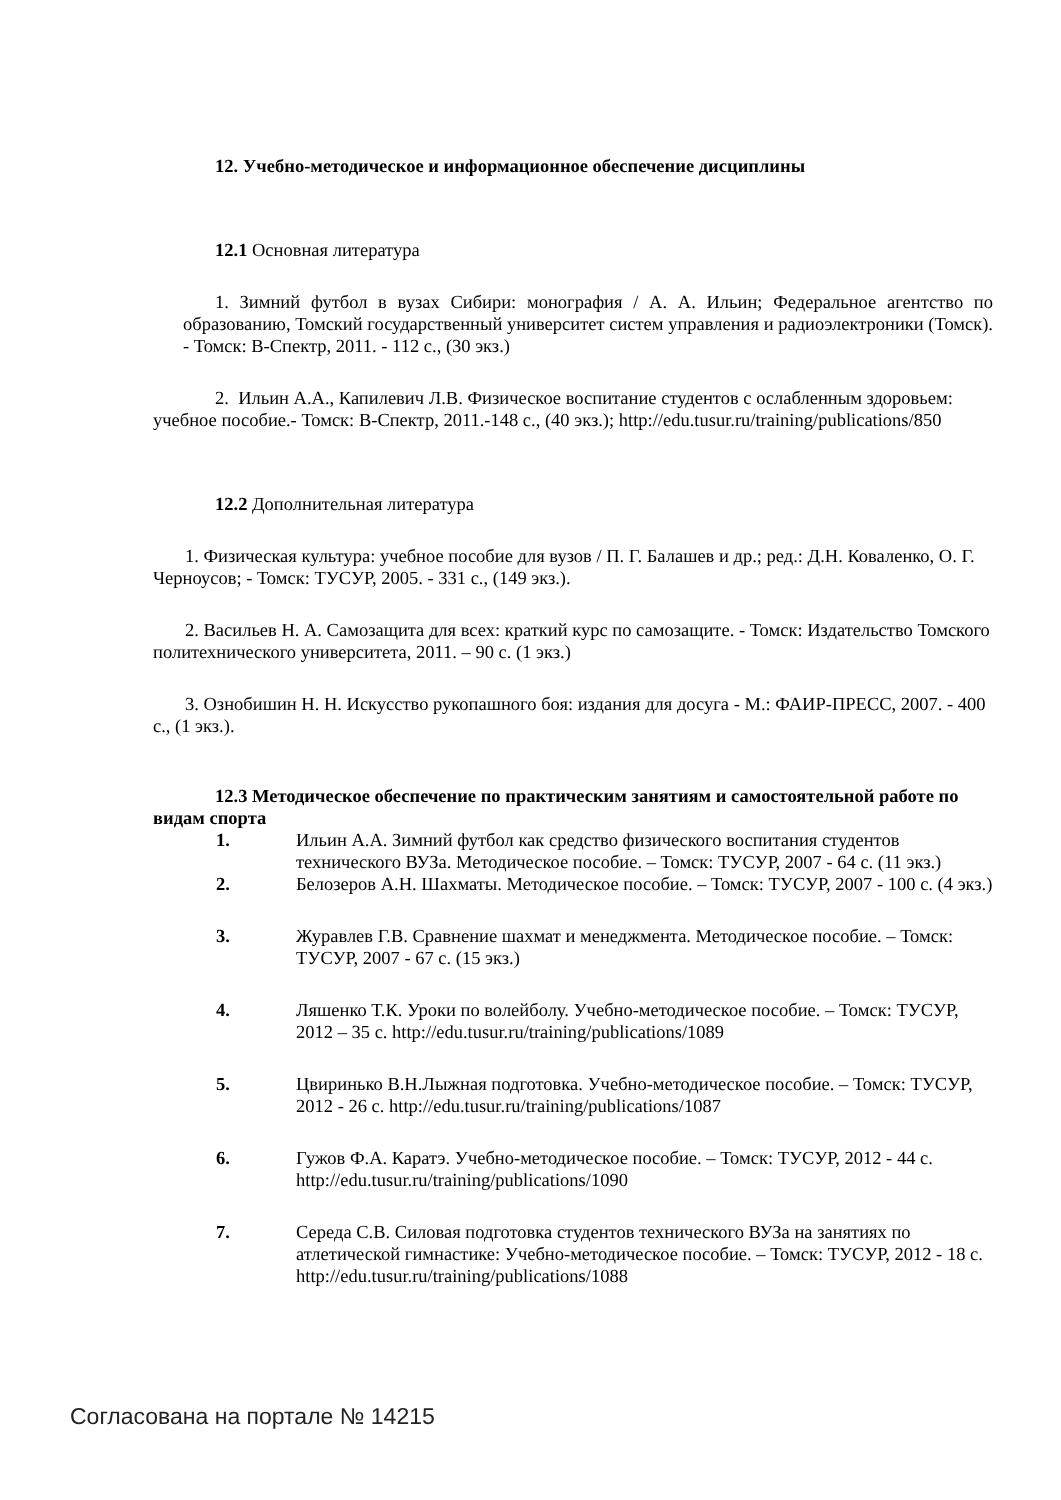12. Учебно-методическое и информационное обеспечение дисциплины
12.1 Основная литература
1. Зимний футбол в вузах Сибири: монография / А. А. Ильин; Федеральное агентство по образованию, Томский государственный университет систем управления и радиоэлектроники (Томск). - Томск: В-Спектр, 2011. - 112 с., (30 экз.)
2. Ильин А.А., Капилевич Л.В. Физическое воспитание студентов с ослабленным здоровьем: учебное пособие.- Томск: В-Спектр, 2011.-148 с., (40 экз.); http://edu.tusur.ru/training/publications/850
12.2 Дополнительная литература
1. Физическая культура: учебное пособие для вузов / П. Г. Балашев и др.; ред.: Д.Н. Коваленко, О. Г. Черноусов; - Томск: ТУСУР, 2005. - 331 с., (149 экз.).
2. Васильев Н. А. Самозащита для всех: краткий курс по самозащите. - Томск: Издательство Томского политехнического университета, 2011. – 90 с. (1 экз.)
3. Ознобишин Н. Н. Искусство рукопашного боя: издания для досуга - М.: ФАИР-ПРЕСС, 2007. - 400 с., (1 экз.).
12.3 Методическое обеспечение по практическим занятиям и самостоятельной работе по видам спорта
1. Ильин А.А. Зимний футбол как средство физического воспитания студентов технического ВУЗа. Методическое пособие. – Томск: ТУСУР, 2007 - 64 с. (11 экз.)
2. Белозеров А.Н. Шахматы. Методическое пособие. – Томск: ТУСУР, 2007 - 100 с. (4 экз.)
3. Журавлев Г.В. Сравнение шахмат и менеджмента. Методическое пособие. – Томск: ТУСУР, 2007 - 67 с. (15 экз.)
4. Ляшенко Т.К. Уроки по волейболу. Учебно-методическое пособие. – Томск: ТУСУР, 2012 – 35 с. http://edu.tusur.ru/training/publications/1089
5. Цвиринько В.Н.Лыжная подготовка. Учебно-методическое пособие. – Томск: ТУСУР, 2012 - 26 с. http://edu.tusur.ru/training/publications/1087
6. Гужов Ф.А. Каратэ. Учебно-методическое пособие. – Томск: ТУСУР, 2012 - 44 с. http://edu.tusur.ru/training/publications/1090
7. Середа С.В. Силовая подготовка студентов технического ВУЗа на занятиях по атлетической гимнастике: Учебно-методическое пособие. – Томск: ТУСУР, 2012 - 18 с.
http://edu.tusur.ru/training/publications/1088
Согласована на портале № 14215